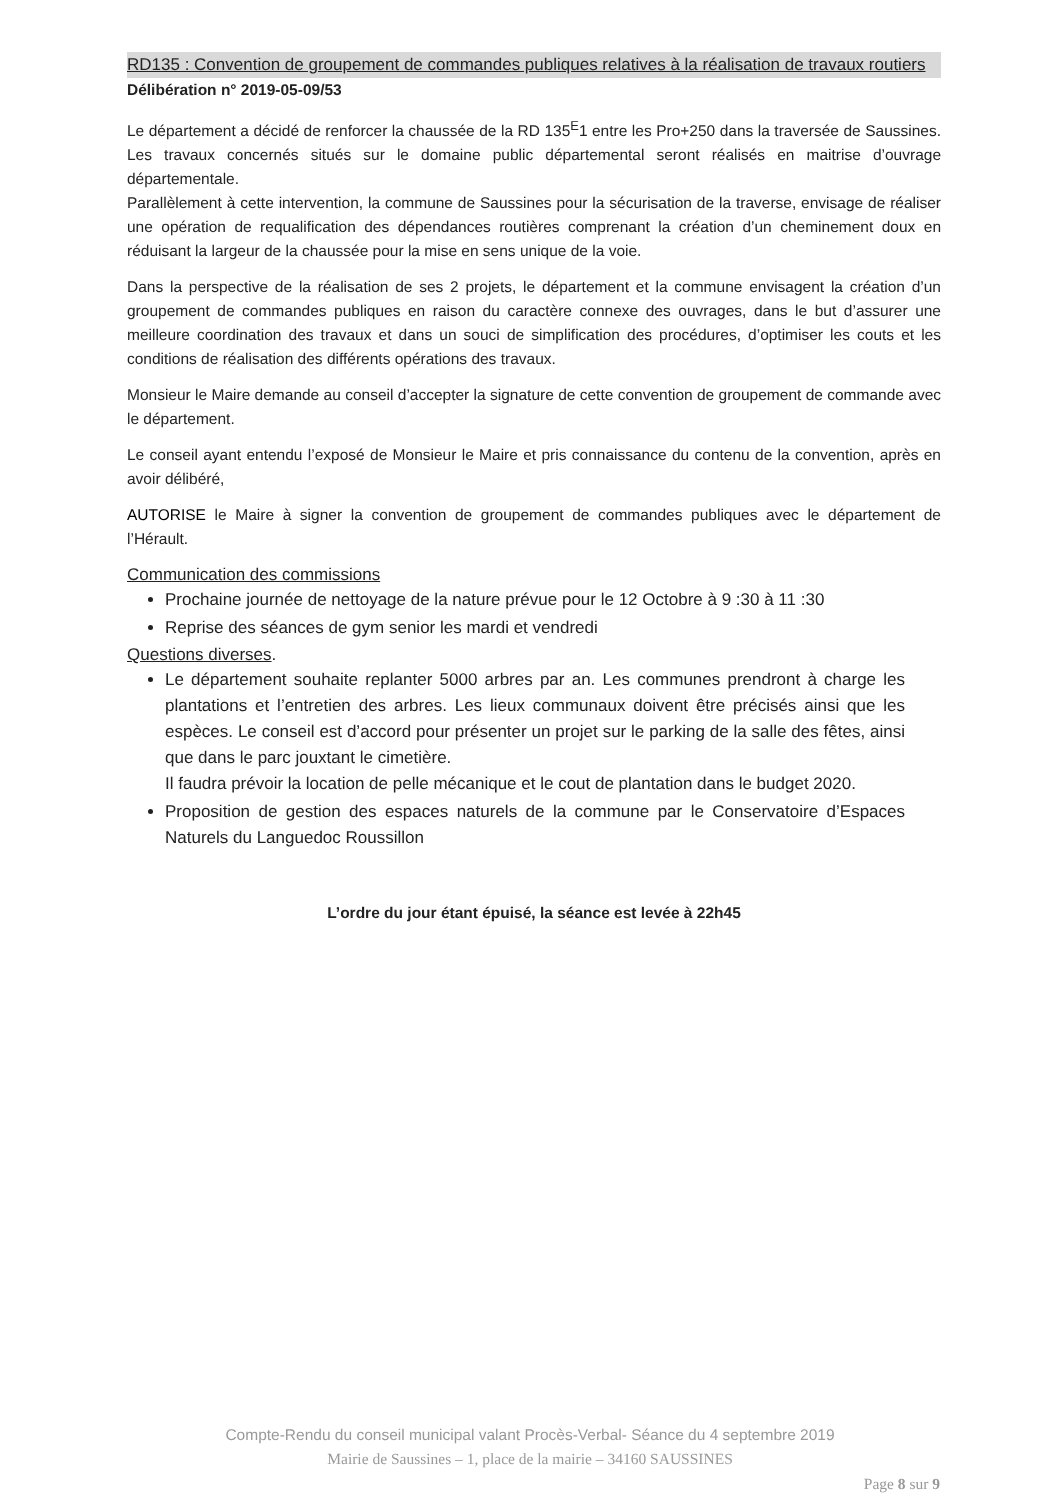RD135 : Convention de groupement de commandes publiques relatives à la réalisation de travaux routiers
Délibération n° 2019-05-09/53
Le département a décidé de renforcer la chaussée de la RD 135<sup>E</sup>1 entre les Pro+250 dans la traversée de Saussines. Les travaux concernés situés sur le domaine public départemental seront réalisés en maitrise d’ouvrage départementale.
Parallèlement à cette intervention, la commune de Saussines pour la sécurisation de la traverse, envisage de réaliser une opération de requalification des dépendances routières comprenant la création d’un cheminement doux en réduisant la largeur de la chaussée pour la mise en sens unique de la voie.
Dans la perspective de la réalisation de ses 2 projets, le département et la commune envisagent la création d’un groupement de commandes publiques en raison du caractère connexe des ouvrages, dans le but d’assurer une meilleure coordination des travaux et dans un souci de simplification des procédures, d’optimiser les couts et les conditions de réalisation des différents opérations des travaux.
Monsieur le Maire demande au conseil d’accepter la signature de cette convention de groupement de commande avec le département.
Le conseil ayant entendu l’exposé de Monsieur le Maire et pris connaissance du contenu de la convention, après en avoir délibéré,
AUTORISE le Maire à signer la convention de groupement de commandes publiques avec le département de l’Hérault.
Communication des commissions
Prochaine journée de nettoyage de la nature prévue pour le 12 Octobre à 9 :30 à 11 :30
Reprise des séances de gym senior les mardi et vendredi
Questions diverses.
Le département souhaite replanter 5000 arbres par an. Les communes prendront à charge les plantations et l’entretien des arbres. Les lieux communaux doivent être précisés ainsi que les espèces. Le conseil est d’accord pour présenter un projet sur le parking de la salle des fêtes, ainsi que dans le parc jouxtant le cimetière.
Il faudra prévoir la location de pelle mécanique et le cout de plantation dans le budget 2020.
Proposition de gestion des espaces naturels de la commune par le Conservatoire d’Espaces Naturels du Languedoc Roussillon
L’ordre du jour étant épuisé, la séance est levée à 22h45
Compte-Rendu du conseil municipal valant Procès-Verbal- Séance du 4 septembre 2019
Mairie de Saussines – 1, place de la mairie – 34160 SAUSSINES
Page 8 sur 9